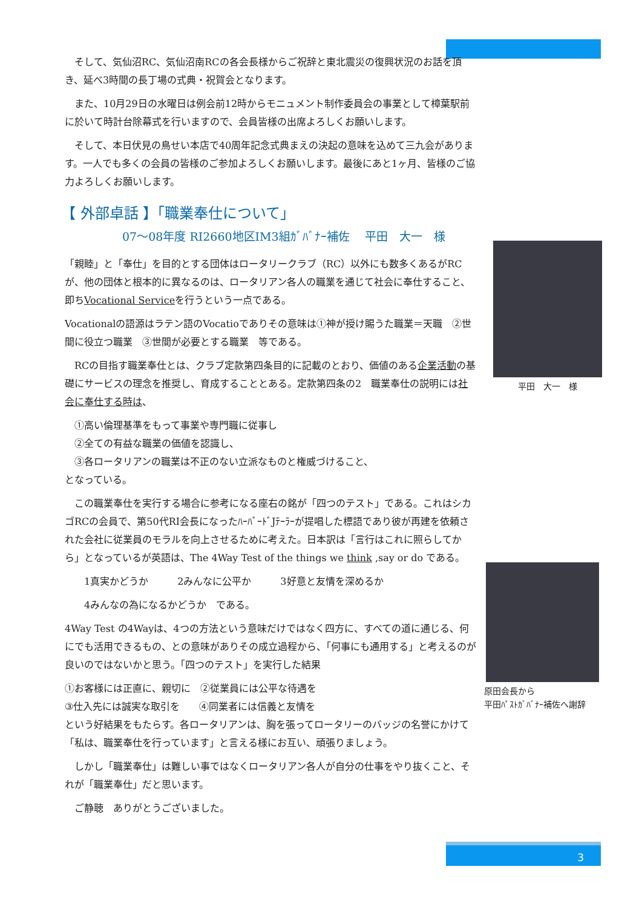そして、気仙沼RC、気仙沼南RCの各会長様からご祝辞と東北震災の復興状況のお話を頂き、延べ3時間の長丁場の式典・祝賀会となります。
　また、10月29日の水曜日は例会前12時からモニュメント制作委員会の事業として樟葉駅前に於いて時計台除幕式を行いますので、会員皆様の出席よろしくお願いします。
　そして、本日伏見の鳥せい本店で40周年記念式典まえの決起の意味を込めて三九会があります。一人でも多くの会員の皆様のご参加よろしくお願いします。最後にあと1ヶ月、皆様のご協力よろしくお願いします。
【 外部卓話 】「職業奉仕について」
07～08年度 RI2660地区IM3組ｶﾞﾊﾞﾅｰ補佐　 平田　大一　様
「親睦」と「奉仕」を目的とする団体はロータリークラブ（RC）以外にも数多くあるがRCが、他の団体と根本的に異なるのは、ロータリアン各人の職業を通じて社会に奉仕すること、即ちVocational Serviceを行うという一点である。
Vocationalの語源はラテン語のVocatioでありその意味は①神が授け賜うた職業＝天職　②世間に役立つ職業　③世間が必要とする職業　等である。
　RCの目指す職業奉仕とは、クラブ定款第四条目的に記載のとおり、価値のある企業活動の基礎にサービスの理念を推奨し、育成することとある。定款第四条の2　職業奉仕の説明には社会に奉仕する時は、
　①高い倫理基準をもって事業や専門職に従事し
　②全ての有益な職業の価値を認識し、
　③各ロータリアンの職業は不正のない立派なものと権威づけること、
となっている。
　この職業奉仕を実行する場合に参考になる座右の銘が「四つのテスト」である。これはシカゴRCの会員で、第50代RI会長になったﾊｰﾊﾞｰﾄﾞJﾃｰﾗｰが提唱した標語であり彼が再建を依頼された会社に従業員のモラルを向上させるために考えた。日本訳は「言行はこれに照らしてから」となっているが英語は、The 4Way Test of the things we think ,say or do である。
　　1真実かどうか　　　2みんなに公平か　　　3好意と友情を深めるか
　　4みんなの為になるかどうか　である。
4Way Test の4Wayは、4つの方法という意味だけではなく四方に、すべての道に通じる、何にでも活用できるもの、との意味がありその成立過程から、「何事にも通用する」と考えるのが良いのではないかと思う。「四つのテスト」を実行した結果
①お客様には正直に、親切に　②従業員には公平な待遇を
③仕入先には誠実な取引を　　④同業者には信義と友情を
という好結果をもたらす。各ロータリアンは、胸を張ってロータリーのバッジの名誉にかけて「私は、職業奉仕を行っています」と言える様にお互い、頑張りましょう。
　しかし「職業奉仕」は難しい事ではなくロータリアン各人が自分の仕事をやり抜くこと、それが「職業奉仕」だと思います。
　ご静聴　ありがとうございました。
平田　大一　様
原田会長から
平田ﾊﾟｽﾄｶﾞﾊﾞﾅｰ補佐へ謝辞
3